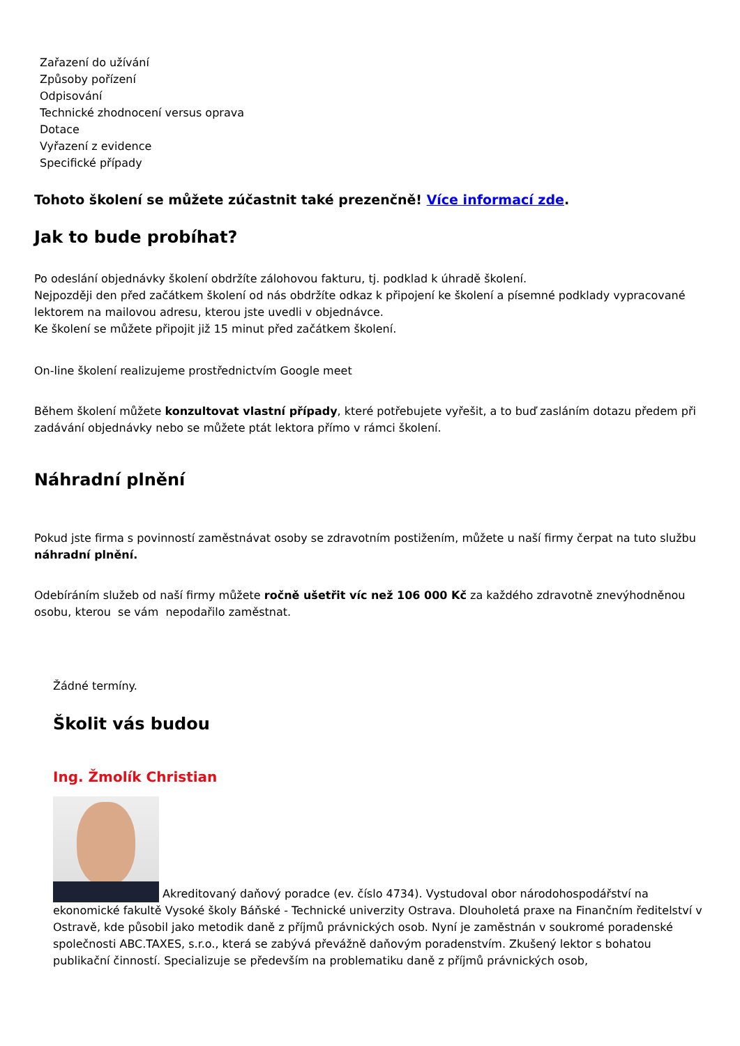Zařazení do užívání
Způsoby pořízení
Odpisování
Technické zhodnocení versus oprava
Dotace
Vyřazení z evidence
Specifické případy
Tohoto školení se můžete zúčastnit také prezenčně! Více informací zde.
Jak to bude probíhat?
Po odeslání objednávky školení obdržíte zálohovou fakturu, tj. podklad k úhradě školení.
Nejpozději den před začátkem školení od nás obdržíte odkaz k připojení ke školení a písemné podklady vypracované lektorem na mailovou adresu, kterou jste uvedli v objednávce.
Ke školení se můžete připojit již 15 minut před začátkem školení.
On-line školení realizujeme prostřednictvím Google meet
Během školení můžete konzultovat vlastní případy, které potřebujete vyřešit, a to buď zasláním dotazu předem při zadávání objednávky nebo se můžete ptát lektora přímo v rámci školení.
Náhradní plnění
Pokud jste firma s povinností zaměstnávat osoby se zdravotním postižením, můžete u naší firmy čerpat na tuto službu náhradní plnění.
Odebíráním služeb od naší firmy můžete ročně ušetřit víc než 106 000 Kč za každého zdravotně znevýhodněnou osobu, kterou se vám nepodařilo zaměstnat.
Žádné termíny.
Školit vás budou
Ing. Žmolík Christian
Akreditovaný daňový poradce (ev. číslo 4734). Vystudoval obor národohospodářství na ekonomické fakultě Vysoké školy Báňské - Technické univerzity Ostrava. Dlouholetá praxe na Finančním ředitelství v Ostravě, kde působil jako metodik daně z příjmů právnických osob. Nyní je zaměstnán v soukromé poradenské společnosti ABC.TAXES, s.r.o., která se zabývá převážně daňovým poradenstvím. Zkušený lektor s bohatou publikační činností. Specializuje se především na problematiku daně z příjmů právnických osob,